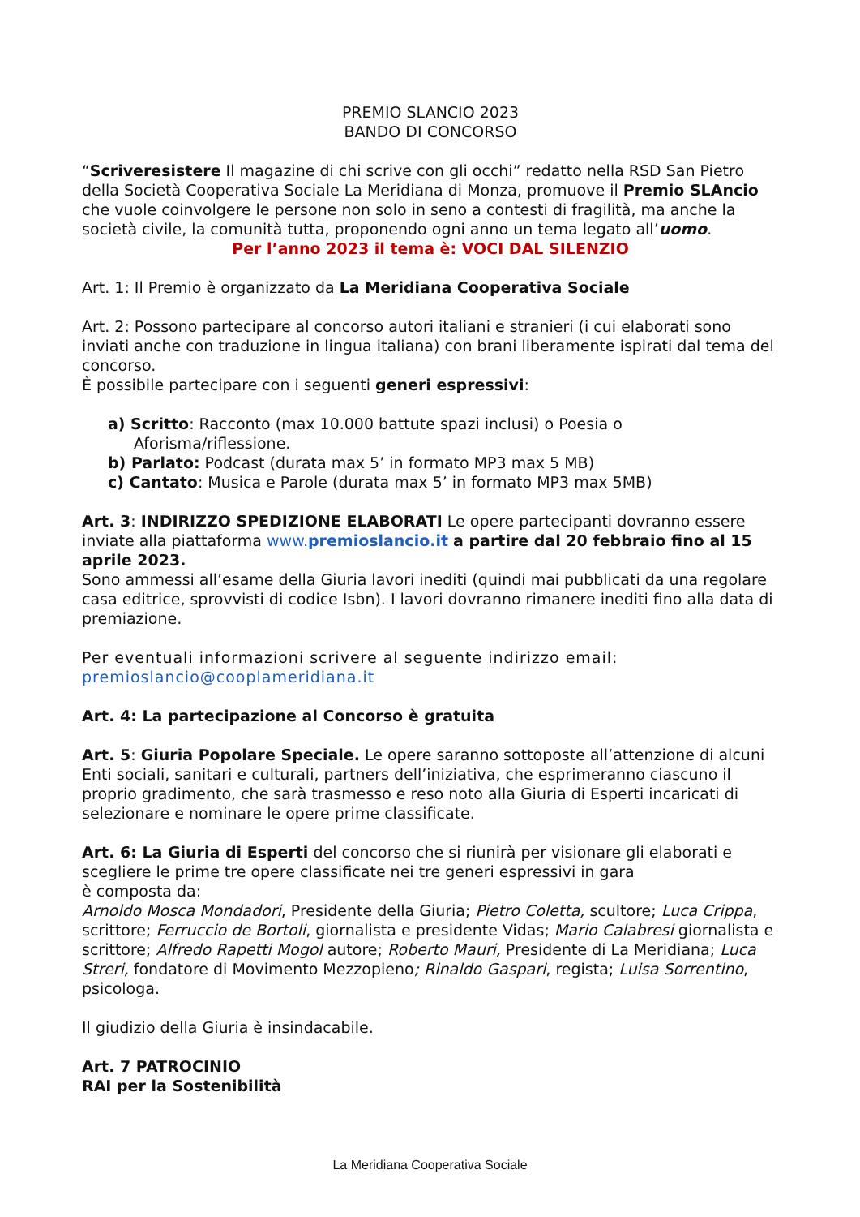PREMIO SLANCIO 2023
BANDO DI CONCORSO
“Scriveresistere Il magazine di chi scrive con gli occhi” redatto nella RSD San Pietro della Società Cooperativa Sociale La Meridiana di Monza, promuove il Premio SLAncio che vuole coinvolgere le persone non solo in seno a contesti di fragilità, ma anche la società civile, la comunità tutta, proponendo ogni anno un tema legato all’uomo.
Per l’anno 2023 il tema è: VOCI DAL SILENZIO
Art. 1: Il Premio è organizzato da La Meridiana Cooperativa Sociale
Art. 2: Possono partecipare al concorso autori italiani e stranieri (i cui elaborati sono inviati anche con traduzione in lingua italiana) con brani liberamente ispirati dal tema del concorso.
È possibile partecipare con i seguenti generi espressivi:
a) Scritto: Racconto (max 10.000 battute spazi inclusi) o Poesia o Aforisma/riflessione.
b) Parlato: Podcast (durata max 5’ in formato MP3 max 5 MB)
c) Cantato: Musica e Parole (durata max 5’ in formato MP3 max 5MB)
Art. 3: INDIRIZZO SPEDIZIONE ELABORATI Le opere partecipanti dovranno essere inviate alla piattaforma www.premioslancio.it a partire dal 20 febbraio fino al 15 aprile 2023.
Sono ammessi all’esame della Giuria lavori inediti (quindi mai pubblicati da una regolare casa editrice, sprovvisti di codice Isbn). I lavori dovranno rimanere inediti fino alla data di premiazione.
Per eventuali informazioni scrivere al seguente indirizzo email: premioslancio@cooplameridiana.it
Art. 4: La partecipazione al Concorso è gratuita
Art. 5: Giuria Popolare Speciale. Le opere saranno sottoposte all’attenzione di alcuni Enti sociali, sanitari e culturali, partners dell’iniziativa, che esprimeranno ciascuno il proprio gradimento, che sarà trasmesso e reso noto alla Giuria di Esperti incaricati di selezionare e nominare le opere prime classificate.
Art. 6: La Giuria di Esperti del concorso che si riunirà per visionare gli elaborati e scegliere le prime tre opere classificate nei tre generi espressivi in gara
è composta da:
Arnoldo Mosca Mondadori, Presidente della Giuria; Pietro Coletta, scultore; Luca Crippa, scrittore; Ferruccio de Bortoli, giornalista e presidente Vidas; Mario Calabresi giornalista e scrittore; Alfredo Rapetti Mogol autore; Roberto Mauri, Presidente di La Meridiana; Luca Streri, fondatore di Movimento Mezzopieno; Rinaldo Gaspari, regista; Luisa Sorrentino, psicologa.
Il giudizio della Giuria è insindacabile.
Art. 7 PATROCINIO
RAI per la Sostenibilità
La Meridiana Cooperativa Sociale